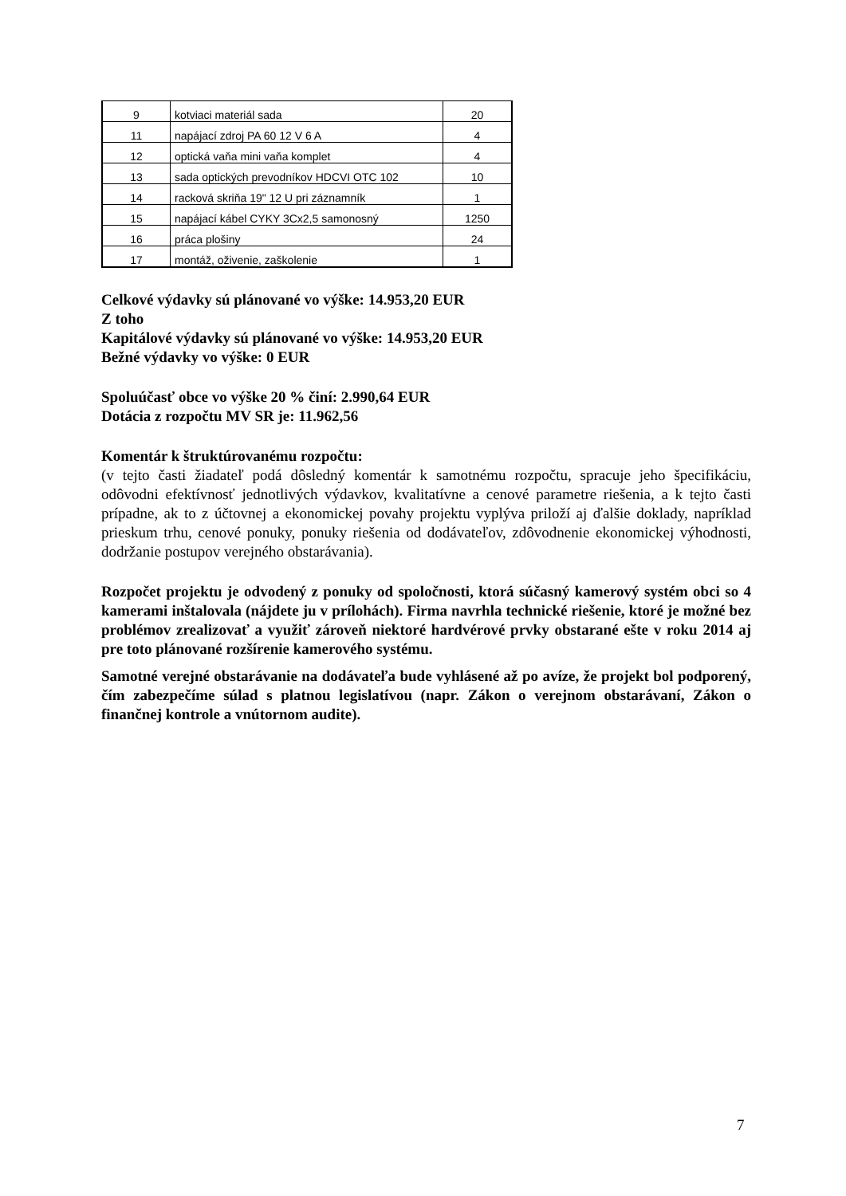| 9 | kotviaci materiál sada | 20 |
| 11 | napájací zdroj PA 60 12 V 6 A | 4 |
| 12 | optická vaňa mini vaňa komplet | 4 |
| 13 | sada optických prevodníkov HDCVI OTC 102 | 10 |
| 14 | racková skriňa 19" 12 U pri záznamník | 1 |
| 15 | napájací kábel CYKY 3Cx2,5 samonosný | 1250 |
| 16 | práca plošiny | 24 |
| 17 | montáž, oživenie, zaškolenie | 1 |
Celkové výdavky sú plánované vo výške: 14.953,20 EUR
Z toho
Kapitálové výdavky sú plánované vo výške: 14.953,20 EUR
Bežné výdavky vo výške: 0 EUR
Spoluúčasť obce vo výške 20 % činí: 2.990,64 EUR
Dotácia z rozpočtu MV SR je: 11.962,56
Komentár k štruktúrovanému rozpočtu:
(v tejto časti žiadateľ podá dôsledný komentár k samotnému rozpočtu, spracuje jeho špecifikáciu, odôvodni efektívnosť jednotlivých výdavkov, kvalitatívne a cenové parametre riešenia, a k tejto časti prípadne, ak to z účtovnej a ekonomickej povahy projektu vyplýva priloží aj ďalšie doklady, napríklad prieskum trhu, cenové ponuky, ponuky riešenia od dodávateľov, zdôvodnenie ekonomickej výhodnosti, dodržanie postupov verejného obstarávania).
Rozpočet projektu je odvodený z ponuky od spoločnosti, ktorá súčasný kamerový systém obci so 4 kamerami inštalovala (nájdete ju v prílohách). Firma navrhla technické riešenie, ktoré je možné bez problémov zrealizovať a využiť zároveň niektoré hardvérové prvky obstarané ešte v roku 2014 aj pre toto plánované rozšírenie kamerového systému.
Samotné verejné obstarávanie na dodávateľa bude vyhlásené až po avíze, že projekt bol podporený, čím zabezpečíme súlad s platnou legislatívou (napr. Zákon o verejnom obstarávaní, Zákon o finančnej kontrole a vnútornom audite).
7